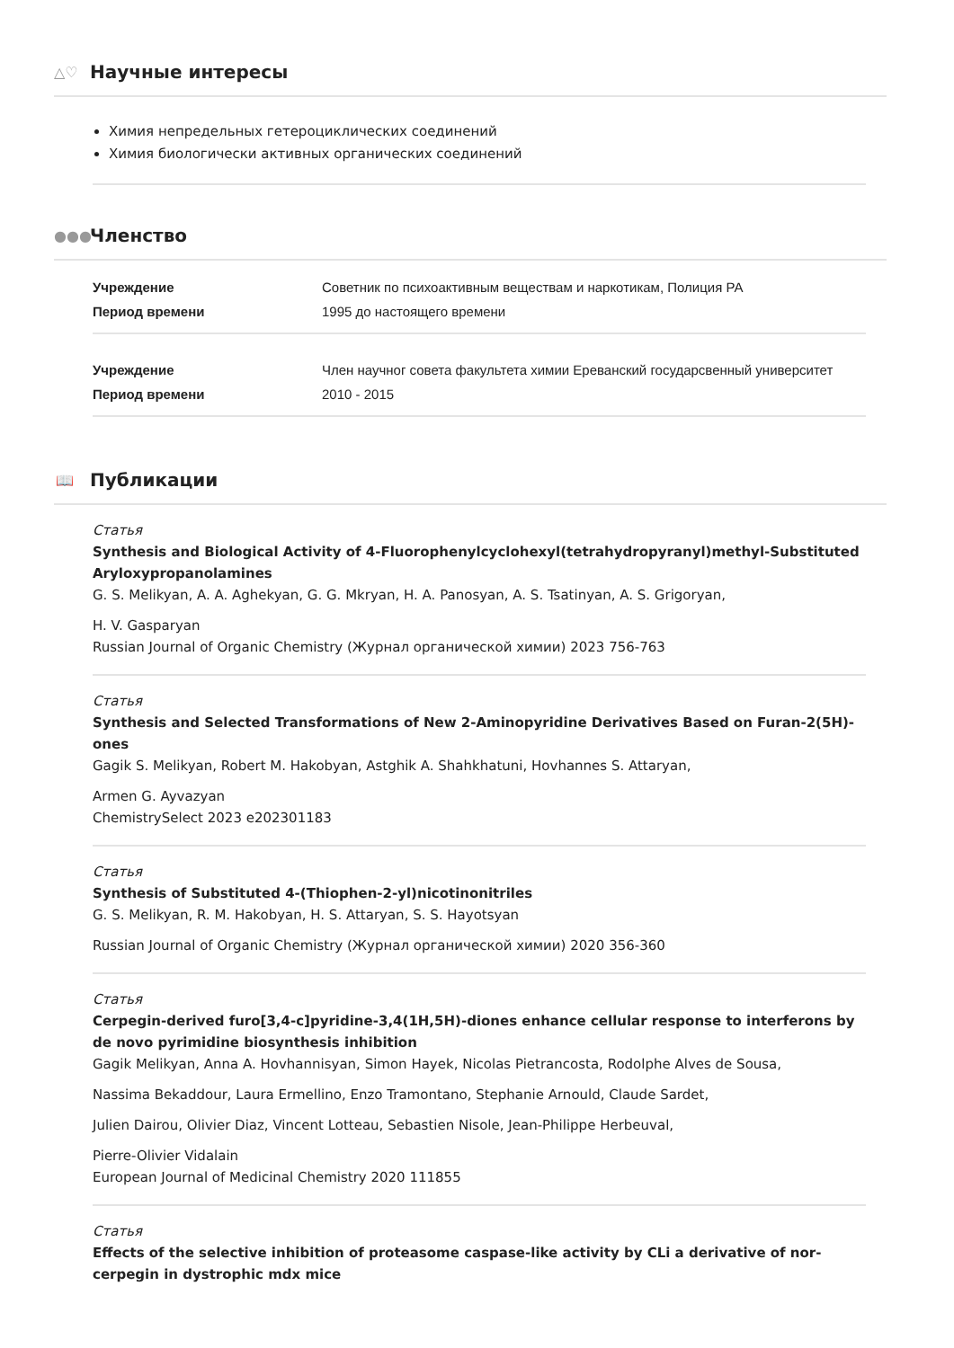△♡
Научные интересы
Химия непредельных гетероциклических соединений
Химия биологически активных органических соединений
●●● Членство
| Учреждение | Советник по психоактивным веществам и наркотикам, Полиция РА |
| Период времени | 1995 до настоящего времени |
| Учреждение | Член научног совета факультета химии Ереванский государсвенный университет |
| Период времени | 2010 - 2015 |
📖 Публикации
Статья
Synthesis and Biological Activity of 4-Fluorophenylcyclohexyl(tetrahydropyranyl)methyl-Substituted Aryloxypropanolamines
G. S. Melikyan, A. A. Aghekyan, G. G. Mkryan, H. A. Panosyan, A. S. Tsatinyan, A. S. Grigoryan,
H. V. Gasparyan
Russian Journal of Organic Chemistry (Журнал органической химии) 2023 756-763
Статья
Synthesis and Selected Transformations of New 2-Aminopyridine Derivatives Based on Furan-2(5H)-ones
Gagik S. Melikyan, Robert M. Hakobyan, Astghik A. Shahkhatuni, Hovhannes S. Attaryan,
Armen G. Ayvazyan
ChemistrySelect 2023 e202301183
Статья
Synthesis of Substituted 4-(Thiophen-2-yl)nicotinonitriles
G. S. Melikyan, R. M. Hakobyan, H. S. Attaryan, S. S. Hayotsyan
Russian Journal of Organic Chemistry (Журнал органической химии) 2020 356-360
Статья
Cerpegin-derived furo[3,4-c]pyridine-3,4(1H,5H)-diones enhance cellular response to interferons by de novo pyrimidine biosynthesis inhibition
Gagik Melikyan, Anna A. Hovhannisyan, Simon Hayek, Nicolas Pietrancosta, Rodolphe Alves de Sousa,
Nassima Bekaddour, Laura Ermellino, Enzo Tramontano, Stephanie Arnould, Claude Sardet,
Julien Dairou, Olivier Diaz, Vincent Lotteau, Sebastien Nisole, Jean-Philippe Herbeuval,
Pierre-Olivier Vidalain
European Journal of Medicinal Chemistry 2020 111855
Статья
Effects of the selective inhibition of proteasome caspase-like activity by CLi a derivative of nor-cerpegin in dystrophic mdx mice